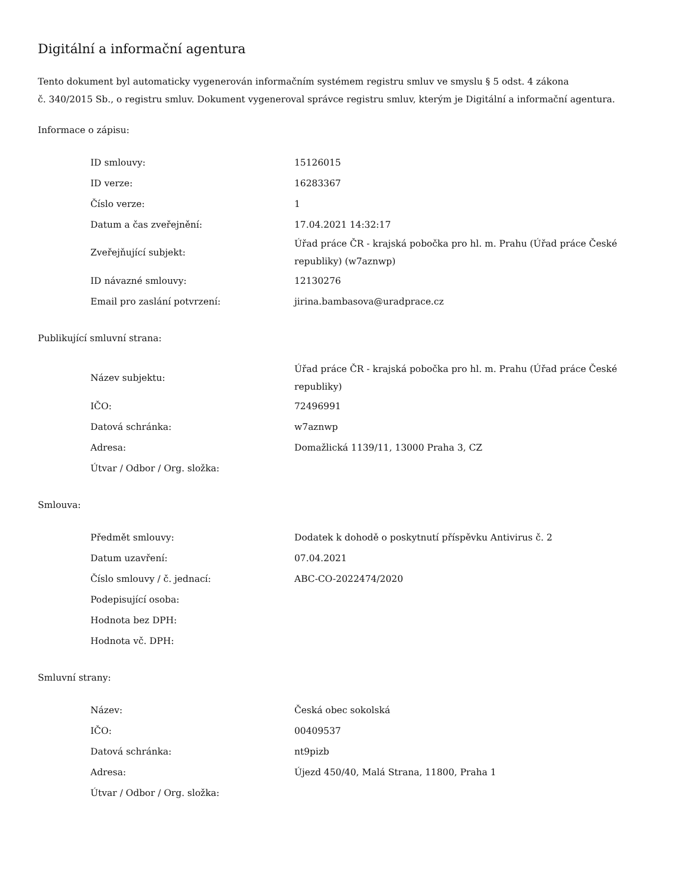Digitální a informační agentura
Tento dokument byl automaticky vygenerován informačním systémem registru smluv ve smyslu § 5 odst. 4 zákona
č. 340/2015 Sb., o registru smluv. Dokument vygeneroval správce registru smluv, kterým je Digitální a informační agentura.
Informace o zápisu:
| ID smlouvy: | 15126015 |
| ID verze: | 16283367 |
| Číslo verze: | 1 |
| Datum a čas zveřejnění: | 17.04.2021 14:32:17 |
| Zveřejňující subjekt: | Úřad práce ČR - krajská pobočka pro hl. m. Prahu (Úřad práce České republiky) (w7aznwp) |
| ID návazné smlouvy: | 12130276 |
| Email pro zaslání potvrzení: | jirina.bambasova@uradprace.cz |
Publikující smluvní strana:
| Název subjektu: | Úřad práce ČR - krajská pobočka pro hl. m. Prahu (Úřad práce České republiky) |
| IČO: | 72496991 |
| Datová schránka: | w7aznwp |
| Adresa: | Domažlická 1139/11, 13000 Praha 3, CZ |
| Útvar / Odbor / Org. složka: | |
Smlouva:
| Předmět smlouvy: | Dodatek k dohodě o poskytnutí příspěvku Antivirus č. 2 |
| Datum uzavření: | 07.04.2021 |
| Číslo smlouvy / č. jednací: | ABC-CO-2022474/2020 |
| Podepisující osoba: | |
| Hodnota bez DPH: | |
| Hodnota vč. DPH: | |
Smluvní strany:
| Název: | Česká obec sokolská |
| IČO: | 00409537 |
| Datová schránka: | nt9pizb |
| Adresa: | Újezd 450/40, Malá Strana, 11800, Praha 1 |
| Útvar / Odbor / Org. složka: | |